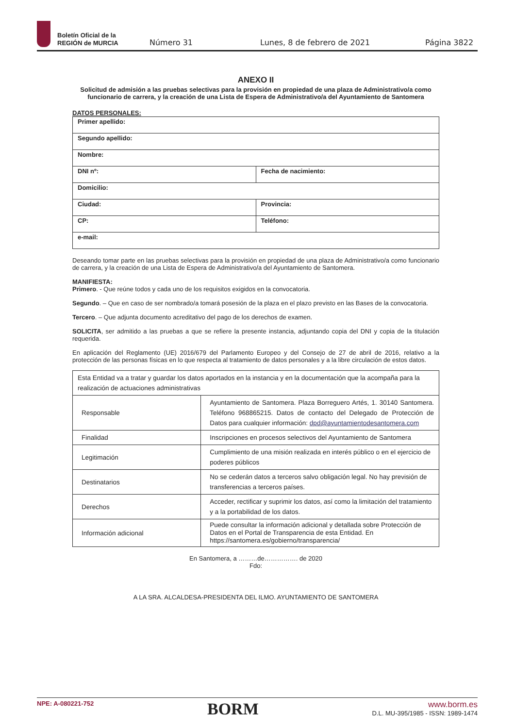Boletín Oficial de la
REGIÓN de MURCIA
Número 31 Lunes, 8 de febrero de 2021 Página 3822
ANEXO II
Solicitud de admisión a las pruebas selectivas para la provisión en propiedad de una plaza de Administrativo/a como funcionario de carrera, y la creación de una Lista de Espera de Administrativo/a del Ayuntamiento de Santomera
DATOS PERSONALES:
| Primer apellido: | |
| Segundo apellido: | |
| Nombre: | |
| DNI nº: | Fecha de nacimiento: |
| Domicilio: | |
| Ciudad: | Provincia: |
| CP: | Teléfono: |
| e-mail: | |
Deseando tomar parte en las pruebas selectivas para la provisión en propiedad de una plaza de Administrativo/a como funcionario de carrera, y la creación de una Lista de Espera de Administrativo/a del Ayuntamiento de Santomera.
MANIFIESTA:
Primero. - Que reúne todos y cada uno de los requisitos exigidos en la convocatoria.
Segundo. – Que en caso de ser nombrado/a tomará posesión de la plaza en el plazo previsto en las Bases de la convocatoria.
Tercero. – Que adjunta documento acreditativo del pago de los derechos de examen.
SOLICITA, ser admitido a las pruebas a que se refiere la presente instancia, adjuntando copia del DNI y copia de la titulación requerida.
En aplicación del Reglamento (UE) 2016/679 del Parlamento Europeo y del Consejo de 27 de abril de 2016, relativo a la protección de las personas físicas en lo que respecta al tratamiento de datos personales y a la libre circulación de estos datos.
| Esta Entidad va a tratar y guardar los datos aportados en la instancia y en la documentación que la acompaña para la realización de actuaciones administrativas | |
| Responsable | Ayuntamiento de Santomera. Plaza Borreguero Artés, 1. 30140 Santomera. Teléfono 968865215. Datos de contacto del Delegado de Protección de Datos para cualquier información: dpd@ayuntamientodesantomera.com |
| Finalidad | Inscripciones en procesos selectivos del Ayuntamiento de Santomera |
| Legitimación | Cumplimiento de una misión realizada en interés público o en el ejercicio de poderes públicos |
| Destinatarios | No se cederán datos a terceros salvo obligación legal. No hay previsión de transferencias a terceros países. |
| Derechos | Acceder, rectificar y suprimir los datos, así como la limitación del tratamiento y a la portabilidad de los datos. |
| Información adicional | Puede consultar la información adicional y detallada sobre Protección de Datos en el Portal de Transparencia de esta Entidad. En https://santomera.es/gobierno/transparencia/ |
En Santomera, a ………de……………. de 2020
Fdo:
A LA SRA. ALCALDESA-PRESIDENTA DEL ILMO. AYUNTAMIENTO DE SANTOMERA
NPE: A-080221-752 BORM
www.borm.es
D.L. MU-395/1985 - ISSN: 1989-1474